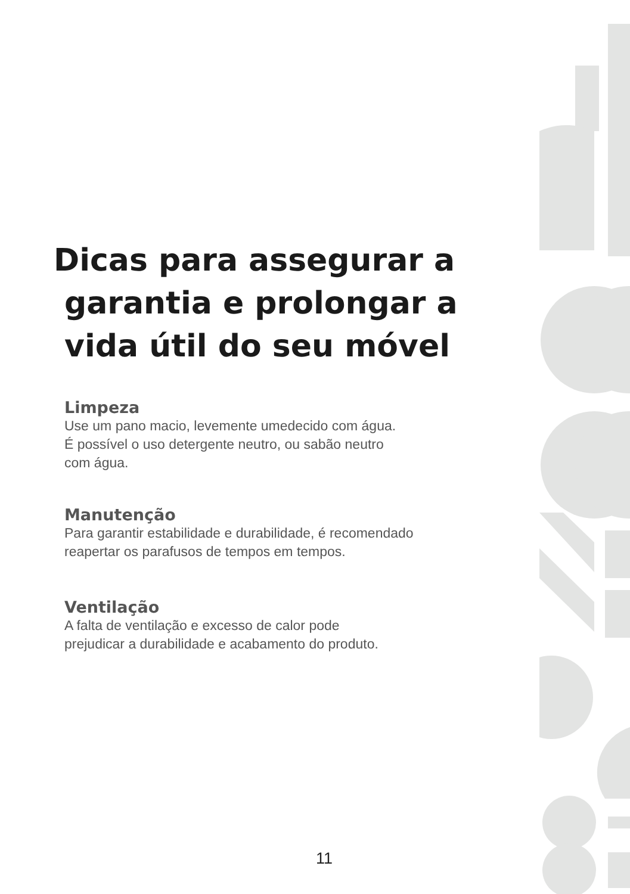Dicas para assegurar a
garantia e prolongar a
vida útil do seu móvel
Limpeza
Use um pano macio, levemente umedecido com água.
É possível o uso detergente neutro, ou sabão neutro
com água.
Manutenção
Para garantir estabilidade e durabilidade, é recomendado
reapertar os parafusos de tempos em tempos.
Ventilação
A falta de ventilação e excesso de calor pode
prejudicar a durabilidade e acabamento do produto.
11